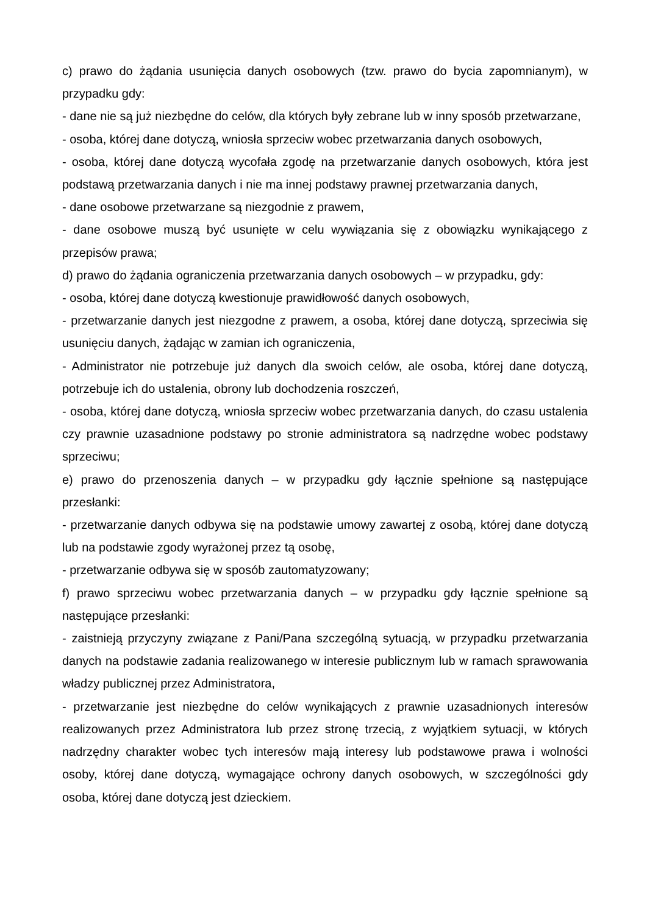c) prawo do żądania usunięcia danych osobowych (tzw. prawo do bycia zapomnianym), w przypadku gdy:
- dane nie są już niezbędne do celów, dla których były zebrane lub w inny sposób przetwarzane,
- osoba, której dane dotyczą, wniosła sprzeciw wobec przetwarzania danych osobowych,
- osoba, której dane dotyczą wycofała zgodę na przetwarzanie danych osobowych, która jest podstawą przetwarzania danych i nie ma innej podstawy prawnej przetwarzania danych,
- dane osobowe przetwarzane są niezgodnie z prawem,
- dane osobowe muszą być usunięte w celu wywiązania się z obowiązku wynikającego z przepisów prawa;
d) prawo do żądania ograniczenia przetwarzania danych osobowych – w przypadku, gdy:
- osoba, której dane dotyczą kwestionuje prawidłowość danych osobowych,
- przetwarzanie danych jest niezgodne z prawem, a osoba, której dane dotyczą, sprzeciwia się usunięciu danych, żądając w zamian ich ograniczenia,
- Administrator nie potrzebuje już danych dla swoich celów, ale osoba, której dane dotyczą, potrzebuje ich do ustalenia, obrony lub dochodzenia roszczeń,
- osoba, której dane dotyczą, wniosła sprzeciw wobec przetwarzania danych, do czasu ustalenia czy prawnie uzasadnione podstawy po stronie administratora są nadrzędne wobec podstawy sprzeciwu;
e) prawo do przenoszenia danych – w przypadku gdy łącznie spełnione są następujące przesłanki:
- przetwarzanie danych odbywa się na podstawie umowy zawartej z osobą, której dane dotyczą lub na podstawie zgody wyrażonej przez tą osobę,
- przetwarzanie odbywa się w sposób zautomatyzowany;
f) prawo sprzeciwu wobec przetwarzania danych – w przypadku gdy łącznie spełnione są następujące przesłanki:
- zaistnieją przyczyny związane z Pani/Pana szczególną sytuacją, w przypadku przetwarzania danych na podstawie zadania realizowanego w interesie publicznym lub w ramach sprawowania władzy publicznej przez Administratora,
- przetwarzanie jest niezbędne do celów wynikających z prawnie uzasadnionych interesów realizowanych przez Administratora lub przez stronę trzecią, z wyjątkiem sytuacji, w których nadrzędny charakter wobec tych interesów mają interesy lub podstawowe prawa i wolności osoby, której dane dotyczą, wymagające ochrony danych osobowych, w szczególności gdy osoba, której dane dotyczą jest dzieckiem.